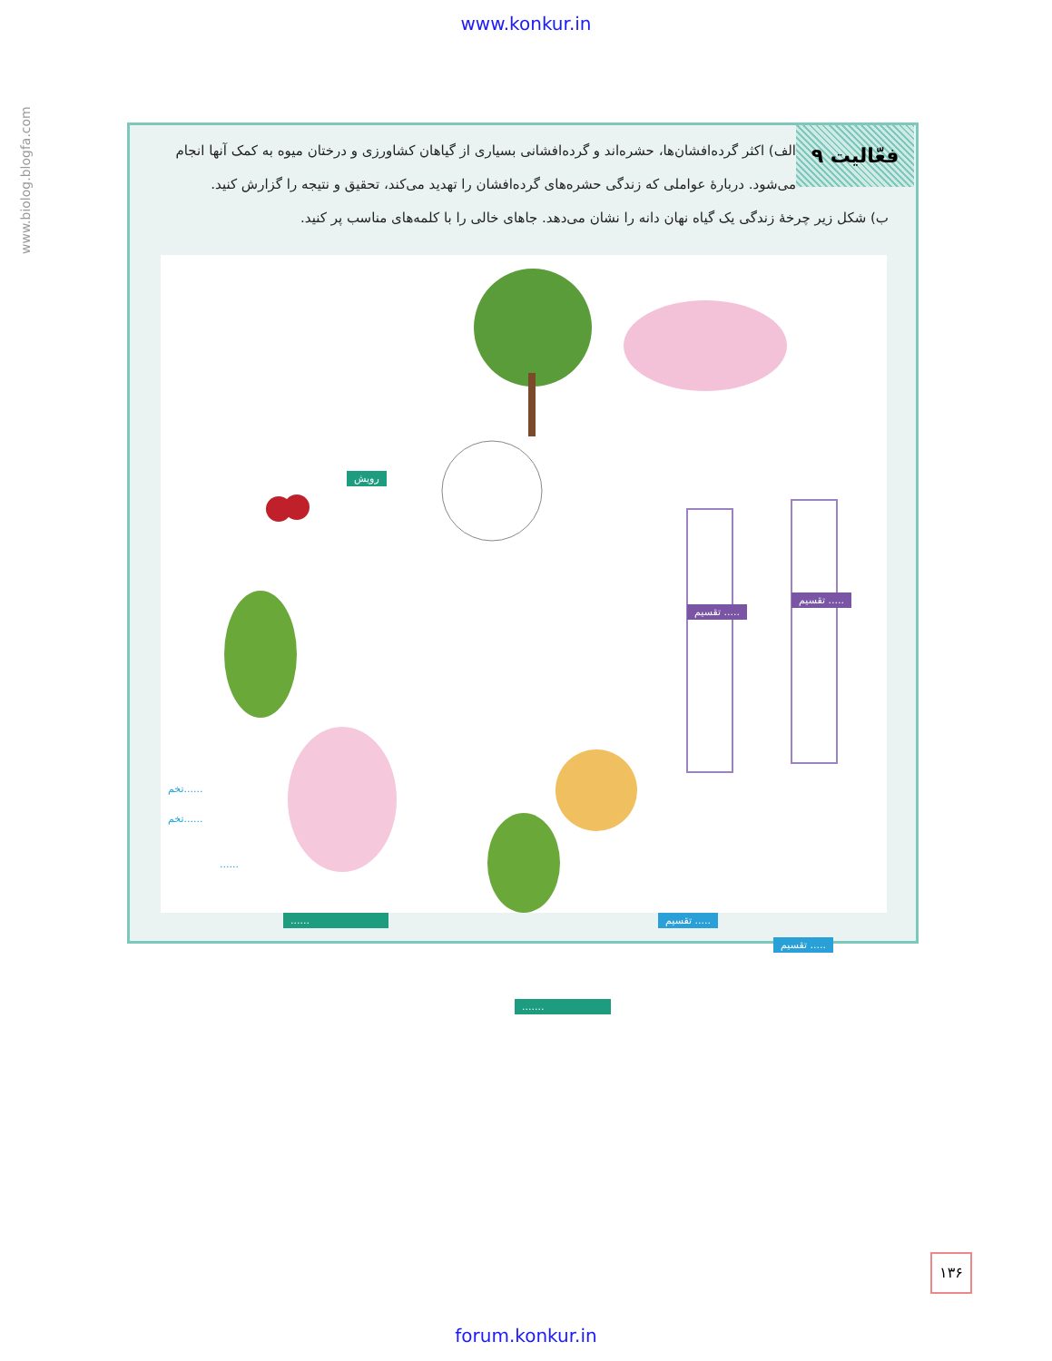www.konkur.in
www.biolog.blogfa.com
فعّالیت ۹
الف) اکثر گرده‌افشان‌ها، حشره‌اند و گرده‌افشانی بسیاری از گیاهان کشاورزی و درختان میوه به کمک آنها انجام می‌شود. دربارهٔ عواملی که زندگی حشره‌های گرده‌افشان را تهدید می‌کند، تحقیق و نتیجه را گزارش کنید.
ب) شکل زیر چرخهٔ زندگی یک گیاه نهان دانه را نشان می‌دهد. جاهای خالی را با کلمه‌های مناسب پر کنید.
رویش
تقسیم .....
تقسیم .....
تخم......
تخم......
......
...... تقسیم .....
تقسیم .....
.......
۱۳۶
forum.konkur.in